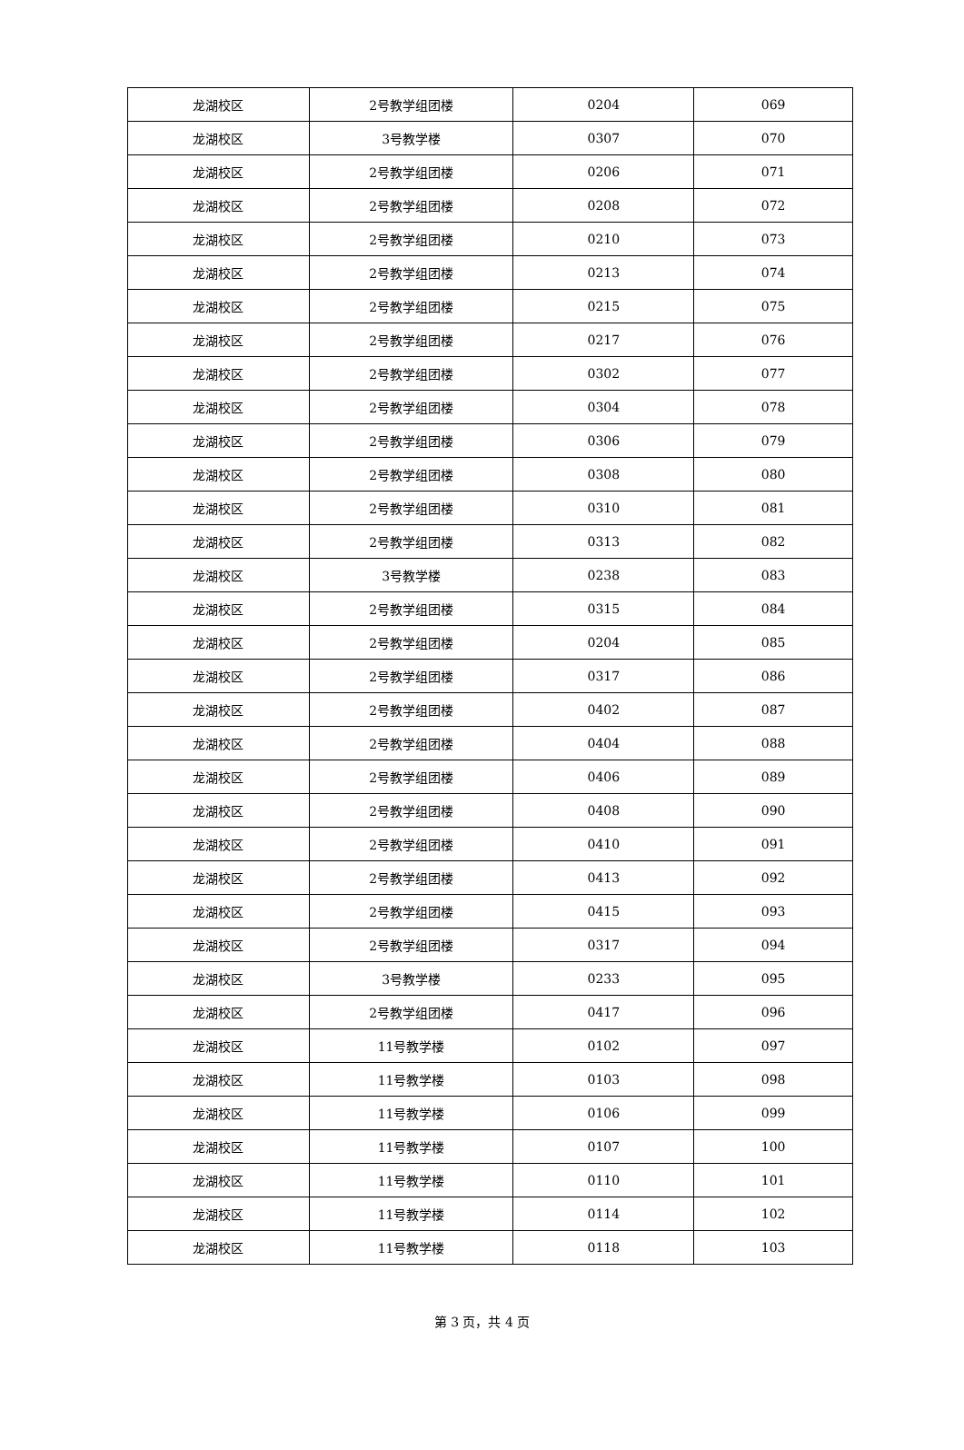| 龙湖校区 | 2号教学组团楼 | 0204 | 069 |
| 龙湖校区 | 3号教学楼 | 0307 | 070 |
| 龙湖校区 | 2号教学组团楼 | 0206 | 071 |
| 龙湖校区 | 2号教学组团楼 | 0208 | 072 |
| 龙湖校区 | 2号教学组团楼 | 0210 | 073 |
| 龙湖校区 | 2号教学组团楼 | 0213 | 074 |
| 龙湖校区 | 2号教学组团楼 | 0215 | 075 |
| 龙湖校区 | 2号教学组团楼 | 0217 | 076 |
| 龙湖校区 | 2号教学组团楼 | 0302 | 077 |
| 龙湖校区 | 2号教学组团楼 | 0304 | 078 |
| 龙湖校区 | 2号教学组团楼 | 0306 | 079 |
| 龙湖校区 | 2号教学组团楼 | 0308 | 080 |
| 龙湖校区 | 2号教学组团楼 | 0310 | 081 |
| 龙湖校区 | 2号教学组团楼 | 0313 | 082 |
| 龙湖校区 | 3号教学楼 | 0238 | 083 |
| 龙湖校区 | 2号教学组团楼 | 0315 | 084 |
| 龙湖校区 | 2号教学组团楼 | 0204 | 085 |
| 龙湖校区 | 2号教学组团楼 | 0317 | 086 |
| 龙湖校区 | 2号教学组团楼 | 0402 | 087 |
| 龙湖校区 | 2号教学组团楼 | 0404 | 088 |
| 龙湖校区 | 2号教学组团楼 | 0406 | 089 |
| 龙湖校区 | 2号教学组团楼 | 0408 | 090 |
| 龙湖校区 | 2号教学组团楼 | 0410 | 091 |
| 龙湖校区 | 2号教学组团楼 | 0413 | 092 |
| 龙湖校区 | 2号教学组团楼 | 0415 | 093 |
| 龙湖校区 | 2号教学组团楼 | 0317 | 094 |
| 龙湖校区 | 3号教学楼 | 0233 | 095 |
| 龙湖校区 | 2号教学组团楼 | 0417 | 096 |
| 龙湖校区 | 11号教学楼 | 0102 | 097 |
| 龙湖校区 | 11号教学楼 | 0103 | 098 |
| 龙湖校区 | 11号教学楼 | 0106 | 099 |
| 龙湖校区 | 11号教学楼 | 0107 | 100 |
| 龙湖校区 | 11号教学楼 | 0110 | 101 |
| 龙湖校区 | 11号教学楼 | 0114 | 102 |
| 龙湖校区 | 11号教学楼 | 0118 | 103 |
第 3 页，共 4 页